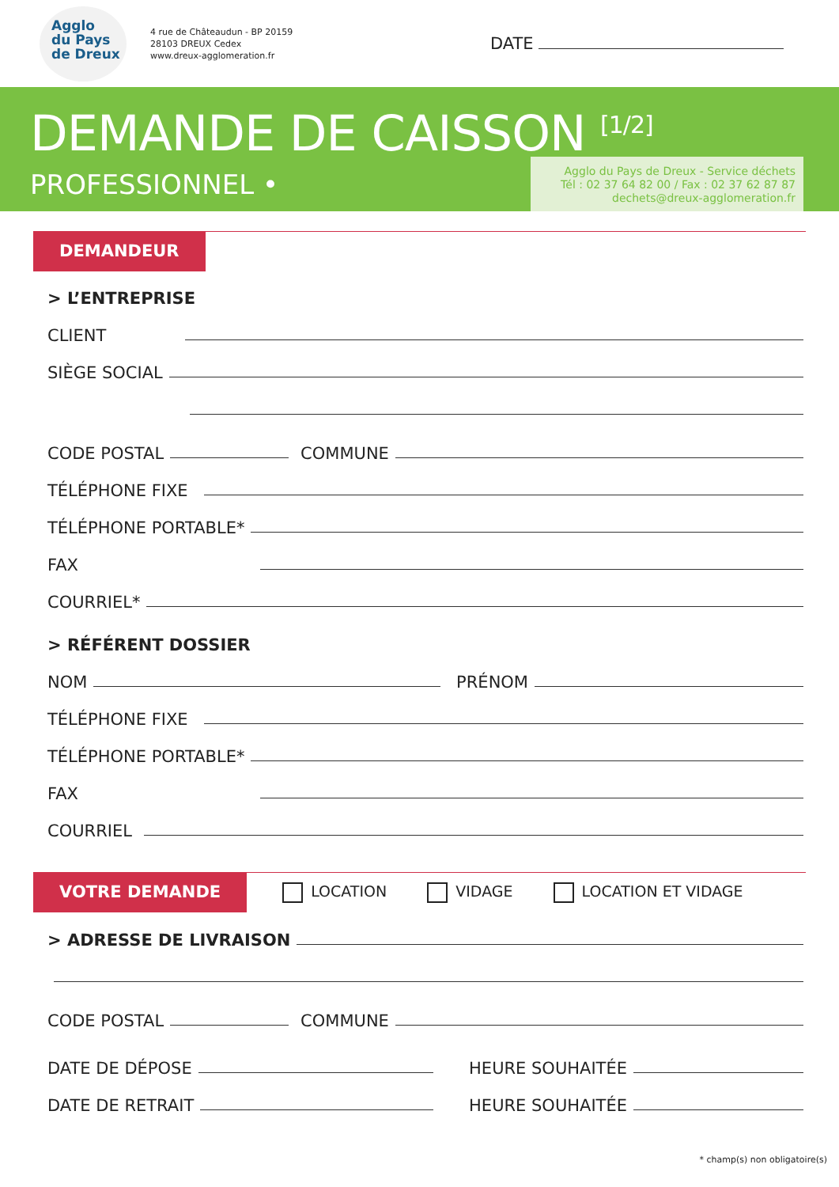Agglo
du Pays
de Dreux
4 rue de Châteaudun - BP 20159
28103 DREUX Cedex
www.dreux-agglomeration.fr
DATE
DEMANDE DE CAISSON <sup>[1/2]</sup>
PROFESSIONNEL •
Agglo du Pays de Dreux - Service déchets
Tél : 02 37 64 82 00 / Fax : 02 37 62 87 87
dechets@dreux-agglomeration.fr
DEMANDEUR
> L’ENTREPRISE
CLIENT
SIÈGE SOCIAL
CODE POSTAL COMMUNE
TÉLÉPHONE FIXE
TÉLÉPHONE PORTABLE*
FAX
COURRIEL*
> RÉFÉRENT DOSSIER
NOM PRÉNOM
TÉLÉPHONE FIXE
TÉLÉPHONE PORTABLE*
FAX
COURRIEL
VOTRE DEMANDE
LOCATION VIDAGE LOCATION ET VIDAGE
> ADRESSE DE LIVRAISON
CODE POSTAL COMMUNE
DATE DE DÉPOSE HEURE SOUHAITÉE
DATE DE RETRAIT HEURE SOUHAITÉE
* champ(s) non obligatoire(s)